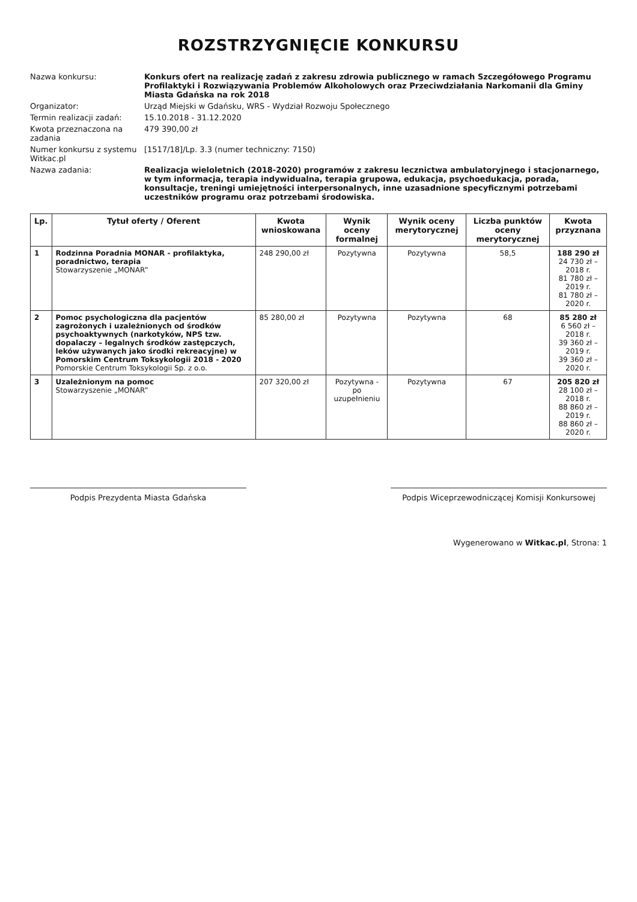ROZSTRZYGNIĘCIE KONKURSU
Nazwa konkursu:
Konkurs ofert na realizację zadań z zakresu zdrowia publicznego w ramach Szczegółowego Programu Profilaktyki i Rozwiązywania Problemów Alkoholowych oraz Przeciwdziałania Narkomanii dla Gminy Miasta Gdańska na rok 2018
Organizator:
Urząd Miejski w Gdańsku, WRS - Wydział Rozwoju Społecznego
Termin realizacji zadań:
15.10.2018 - 31.12.2020
Kwota przeznaczona na zadania
479 390,00 zł
Numer konkursu z systemu Witkac.pl
[1517/18]/Lp. 3.3 (numer techniczny: 7150)
Nazwa zadania:
Realizacja wieloletnich (2018-2020) programów z zakresu lecznictwa ambulatoryjnego i stacjonarnego, w tym informacja, terapia indywidualna, terapia grupowa, edukacja, psychoedukacja, porada, konsultacje, treningi umiejętności interpersonalnych, inne uzasadnione specyficznymi potrzebami uczestników programu oraz potrzebami środowiska.
| Lp. | Tytuł oferty / Oferent | Kwota wnioskowana | Wynik oceny formalnej | Wynik oceny merytorycznej | Liczba punktów oceny merytorycznej | Kwota przyznana |
| --- | --- | --- | --- | --- | --- | --- |
| 1 | Rodzinna Poradnia MONAR - profilaktyka, poradnictwo, terapia Stowarzyszenie „MONAR” | 248 290,00 zł | Pozytywna | Pozytywna | 58,5 | 188 290 zł 24 730 zł – 2018 r. 81 780 zł – 2019 r. 81 780 zł – 2020 r. |
| 2 | Pomoc psychologiczna dla pacjentów zagrożonych i uzależnionych od środków psychoaktywnych (narkotyków, NPS tzw. dopalaczy – legalnych środków zastępczych, leków używanych jako środki rekreacyjne) w Pomorskim Centrum Toksykologii 2018 - 2020 Pomorskie Centrum Toksykologii Sp. z o.o. | 85 280,00 zł | Pozytywna | Pozytywna | 68 | 85 280 zł 6 560 zł – 2018 r. 39 360 zł – 2019 r. 39 360 zł – 2020 r. |
| 3 | Uzależnionym na pomoc Stowarzyszenie „MONAR” | 207 320,00 zł | Pozytywna - po uzupełnieniu | Pozytywna | 67 | 205 820 zł 28 100 zł – 2018 r. 88 860 zł – 2019 r. 88 860 zł – 2020 r. |
Podpis Prezydenta Miasta Gdańska Podpis Wiceprzewodniczącej Komisji Konkursowej
Wygenerowano w Witkac.pl, Strona: 1